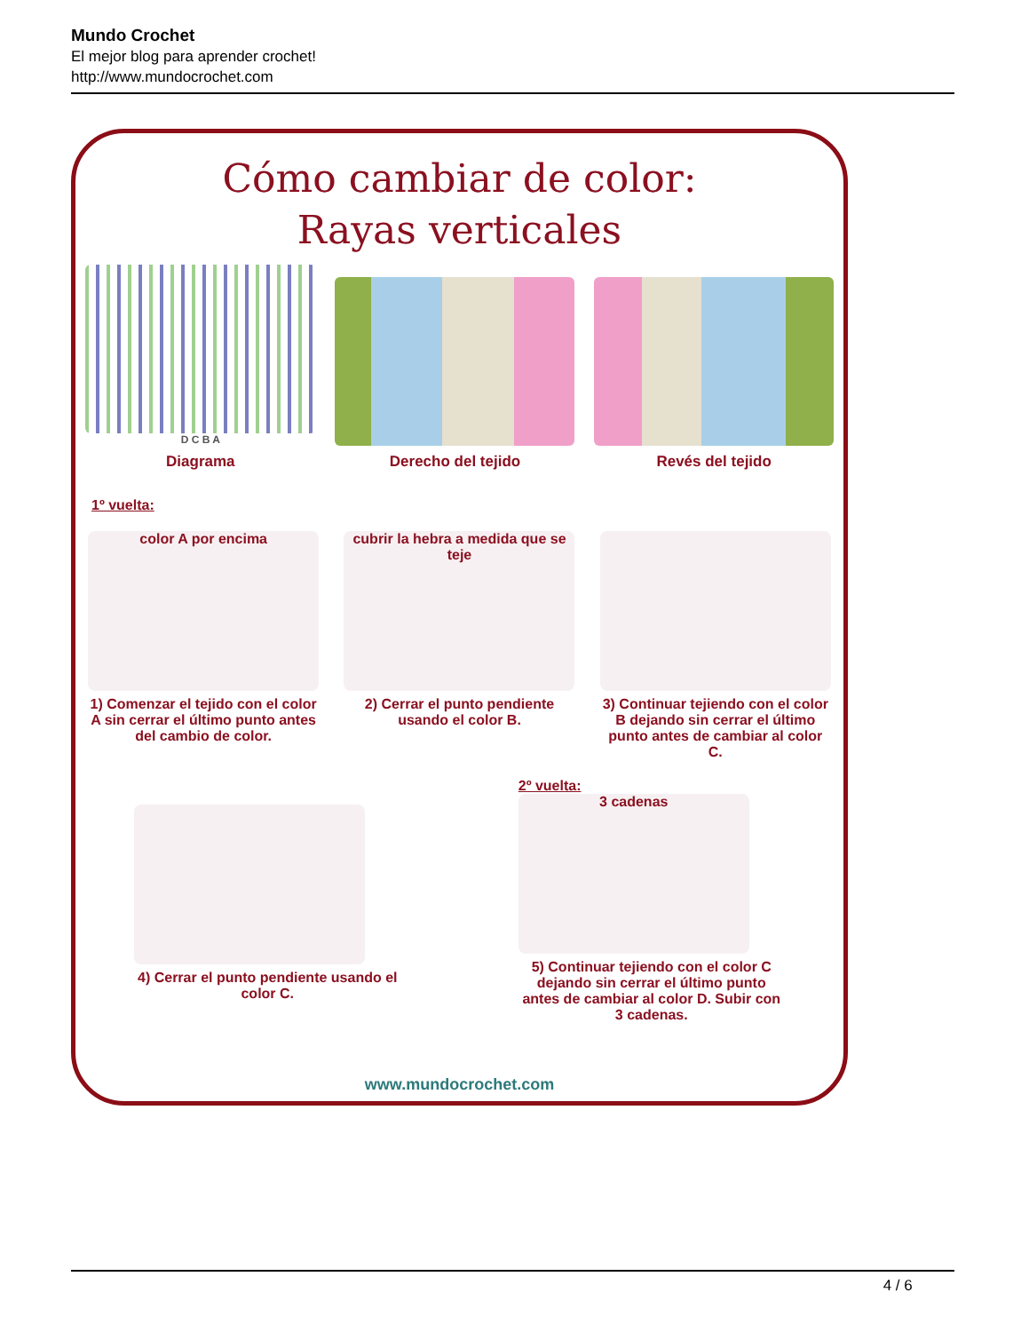Mundo Crochet
El mejor blog para aprender crochet!
http://www.mundocrochet.com
Cómo cambiar de color:
Rayas verticales
D C B A
Diagrama
Derecho del tejido
Revés del tejido
1º vuelta:
color A por encima
1) Comenzar el tejido con el color A sin cerrar el último punto antes del cambio de color.
cubrir la hebra a medida que se teje
2) Cerrar el punto pendiente usando el color B.
3) Continuar tejiendo con el color B dejando sin cerrar el último punto antes de cambiar al color C.
4) Cerrar el punto pendiente usando el color C.
2º vuelta:
3 cadenas
5) Continuar tejiendo con el color C dejando sin cerrar el último punto antes de cambiar al color D. Subir con 3 cadenas.
www.mundocrochet.com
4 / 6